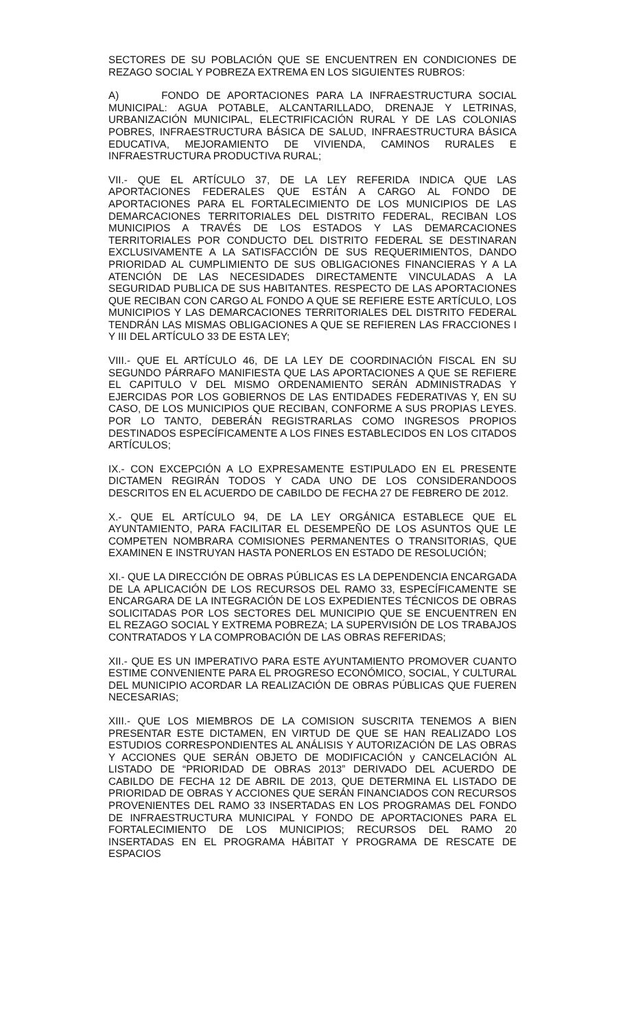SECTORES DE SU POBLACIÓN QUE SE ENCUENTREN EN CONDICIONES DE REZAGO SOCIAL Y POBREZA EXTREMA EN LOS SIGUIENTES RUBROS:
A) FONDO DE APORTACIONES PARA LA INFRAESTRUCTURA SOCIAL MUNICIPAL: AGUA POTABLE, ALCANTARILLADO, DRENAJE Y LETRINAS, URBANIZACIÓN MUNICIPAL, ELECTRIFICACIÓN RURAL Y DE LAS COLONIAS POBRES, INFRAESTRUCTURA BÁSICA DE SALUD, INFRAESTRUCTURA BÁSICA EDUCATIVA, MEJORAMIENTO DE VIVIENDA, CAMINOS RURALES E INFRAESTRUCTURA PRODUCTIVA RURAL;
VII.- QUE EL ARTÍCULO 37, DE LA LEY REFERIDA INDICA QUE LAS APORTACIONES FEDERALES QUE ESTÁN A CARGO AL FONDO DE APORTACIONES PARA EL FORTALECIMIENTO DE LOS MUNICIPIOS DE LAS DEMARCACIONES TERRITORIALES DEL DISTRITO FEDERAL, RECIBAN LOS MUNICIPIOS A TRAVÉS DE LOS ESTADOS Y LAS DEMARCACIONES TERRITORIALES POR CONDUCTO DEL DISTRITO FEDERAL SE DESTINARAN EXCLUSIVAMENTE A LA SATISFACCIÓN DE SUS REQUERIMIENTOS, DANDO PRIORIDAD AL CUMPLIMIENTO DE SUS OBLIGACIONES FINANCIERAS Y A LA ATENCIÓN DE LAS NECESIDADES DIRECTAMENTE VINCULADAS A LA SEGURIDAD PUBLICA DE SUS HABITANTES. RESPECTO DE LAS APORTACIONES QUE RECIBAN CON CARGO AL FONDO A QUE SE REFIERE ESTE ARTÍCULO, LOS MUNICIPIOS Y LAS DEMARCACIONES TERRITORIALES DEL DISTRITO FEDERAL TENDRÁN LAS MISMAS OBLIGACIONES A QUE SE REFIEREN LAS FRACCIONES I Y III DEL ARTÍCULO 33 DE ESTA LEY;
VIII.- QUE EL ARTÍCULO 46, DE LA LEY DE COORDINACIÓN FISCAL EN SU SEGUNDO PÁRRAFO MANIFIESTA QUE LAS APORTACIONES A QUE SE REFIERE EL CAPITULO V DEL MISMO ORDENAMIENTO SERÁN ADMINISTRADAS Y EJERCIDAS POR LOS GOBIERNOS DE LAS ENTIDADES FEDERATIVAS Y, EN SU CASO, DE LOS MUNICIPIOS QUE RECIBAN, CONFORME A SUS PROPIAS LEYES. POR LO TANTO, DEBERÁN REGISTRARLAS COMO INGRESOS PROPIOS DESTINADOS ESPECÍFICAMENTE A LOS FINES ESTABLECIDOS EN LOS CITADOS ARTÍCULOS;
IX.- CON EXCEPCIÓN A LO EXPRESAMENTE ESTIPULADO EN EL PRESENTE DICTAMEN REGIRÁN TODOS Y CADA UNO DE LOS CONSIDERANDOOS DESCRITOS EN EL ACUERDO DE CABILDO DE FECHA 27 DE FEBRERO DE 2012.
X.- QUE EL ARTÍCULO 94, DE LA LEY ORGÁNICA ESTABLECE QUE EL AYUNTAMIENTO, PARA FACILITAR EL DESEMPEÑO DE LOS ASUNTOS QUE LE COMPETEN NOMBRARA COMISIONES PERMANENTES O TRANSITORIAS, QUE EXAMINEN E INSTRUYAN HASTA PONERLOS EN ESTADO DE RESOLUCIÓN;
XI.- QUE LA DIRECCIÓN DE OBRAS PÚBLICAS ES LA DEPENDENCIA ENCARGADA DE LA APLICACIÓN DE LOS RECURSOS DEL RAMO 33, ESPECÍFICAMENTE SE ENCARGARA DE LA INTEGRACIÓN DE LOS EXPEDIENTES TÉCNICOS DE OBRAS SOLICITADAS POR LOS SECTORES DEL MUNICIPIO QUE SE ENCUENTREN EN EL REZAGO SOCIAL Y EXTREMA POBREZA; LA SUPERVISIÓN DE LOS TRABAJOS CONTRATADOS Y LA COMPROBACIÓN DE LAS OBRAS REFERIDAS;
XII.- QUE ES UN IMPERATIVO PARA ESTE AYUNTAMIENTO PROMOVER CUANTO ESTIME CONVENIENTE PARA EL PROGRESO ECONÓMICO, SOCIAL, Y CULTURAL DEL MUNICIPIO ACORDAR LA REALIZACIÓN DE OBRAS PÚBLICAS QUE FUEREN NECESARIAS;
XIII.- QUE LOS MIEMBROS DE LA COMISION SUSCRITA TENEMOS A BIEN PRESENTAR ESTE DICTAMEN, EN VIRTUD DE QUE SE HAN REALIZADO LOS ESTUDIOS CORRESPONDIENTES AL ANÁLISIS Y AUTORIZACIÓN DE LAS OBRAS Y ACCIONES QUE SERÁN OBJETO DE MODIFICACIÓN y CANCELACIÓN AL LISTADO DE “PRIORIDAD DE OBRAS 2013” DERIVADO DEL ACUERDO DE CABILDO DE FECHA 12 DE ABRIL DE 2013, QUE DETERMINA EL LISTADO DE PRIORIDAD DE OBRAS Y ACCIONES QUE SERÁN FINANCIADOS CON RECURSOS PROVENIENTES DEL RAMO 33 INSERTADAS EN LOS PROGRAMAS DEL FONDO DE INFRAESTRUCTURA MUNICIPAL Y FONDO DE APORTACIONES PARA EL FORTALECIMIENTO DE LOS MUNICIPIOS; RECURSOS DEL RAMO 20 INSERTADAS EN EL PROGRAMA HÁBITAT Y PROGRAMA DE RESCATE DE ESPACIOS